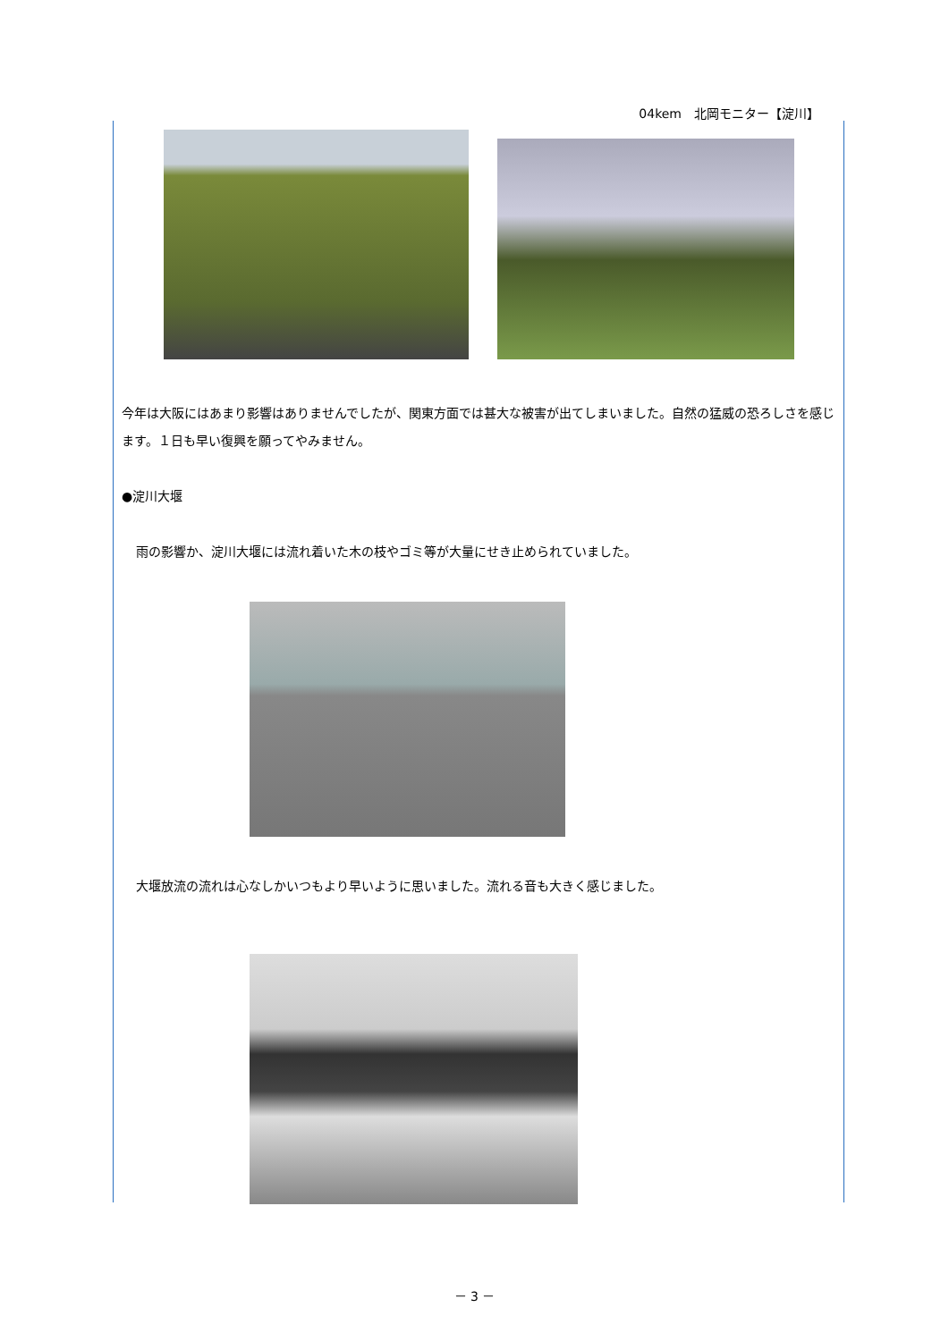04kem　北岡モニター【淀川】
今年は大阪にはあまり影響はありませんでしたが、関東方面では甚大な被害が出てしまいました。自然の猛威の恐ろしさを感じます。１日も早い復興を願ってやみません。
●淀川大堰
雨の影響か、淀川大堰には流れ着いた木の枝やゴミ等が大量にせき止められていました。
大堰放流の流れは心なしかいつもより早いように思いました。流れる音も大きく感じました。
－ 3 －